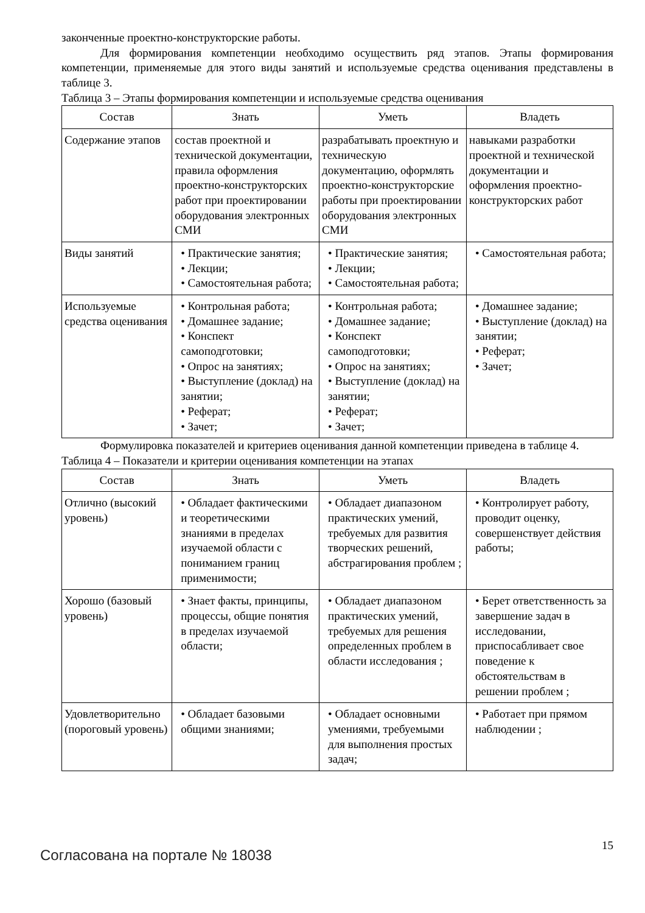законченные проектно-конструкторские работы.
Для формирования компетенции необходимо осуществить ряд этапов. Этапы формирования компетенции, применяемые для этого виды занятий и используемые средства оценивания представлены в таблице 3.
Таблица 3 – Этапы формирования компетенции и используемые средства оценивания
| Состав | Знать | Уметь | Владеть |
| --- | --- | --- | --- |
| Содержание этапов | состав проектной и технической документации, правила оформления проектно-конструкторских работ при проектировании оборудования электронных СМИ | разрабатывать проектную и техническую документацию, оформлять проектно-конструкторские работы при проектировании оборудования электронных СМИ | навыками разработки проектной и технической документации и оформления проектно-конструкторских работ |
| Виды занятий | • Практические занятия; • Лекции; • Самостоятельная работа; | • Практические занятия; • Лекции; • Самостоятельная работа; | • Самостоятельная работа; |
| Используемые средства оценивания | • Контрольная работа; • Домашнее задание; • Конспект самоподготовки; • Опрос на занятиях; • Выступление (доклад) на занятии; • Реферат; • Зачет; | • Контрольная работа; • Домашнее задание; • Конспект самоподготовки; • Опрос на занятиях; • Выступление (доклад) на занятии; • Реферат; • Зачет; | • Домашнее задание; • Выступление (доклад) на занятии; • Реферат; • Зачет; |
Формулировка показателей и критериев оценивания данной компетенции приведена в таблице 4.
Таблица 4 – Показатели и критерии оценивания компетенции на этапах
| Состав | Знать | Уметь | Владеть |
| --- | --- | --- | --- |
| Отлично (высокий уровень) | • Обладает фактическими и теоретическими знаниями в пределах изучаемой области с пониманием границ применимости; | • Обладает диапазоном практических умений, требуемых для развития творческих решений, абстрагирования проблем ; | • Контролирует работу, проводит оценку, совершенствует действия работы; |
| Хорошо (базовый уровень) | • Знает факты, принципы, процессы, общие понятия в пределах изучаемой области; | • Обладает диапазоном практических умений, требуемых для решения определенных проблем в области исследования ; | • Берет ответственность за завершение задач в исследовании, приспосабливает свое поведение к обстоятельствам в решении проблем ; |
| Удовлетворительно (пороговый уровень) | • Обладает базовыми общими знаниями; | • Обладает основными умениями, требуемыми для выполнения простых задач; | • Работает при прямом наблюдении ; |
Согласована на портале № 18038
15